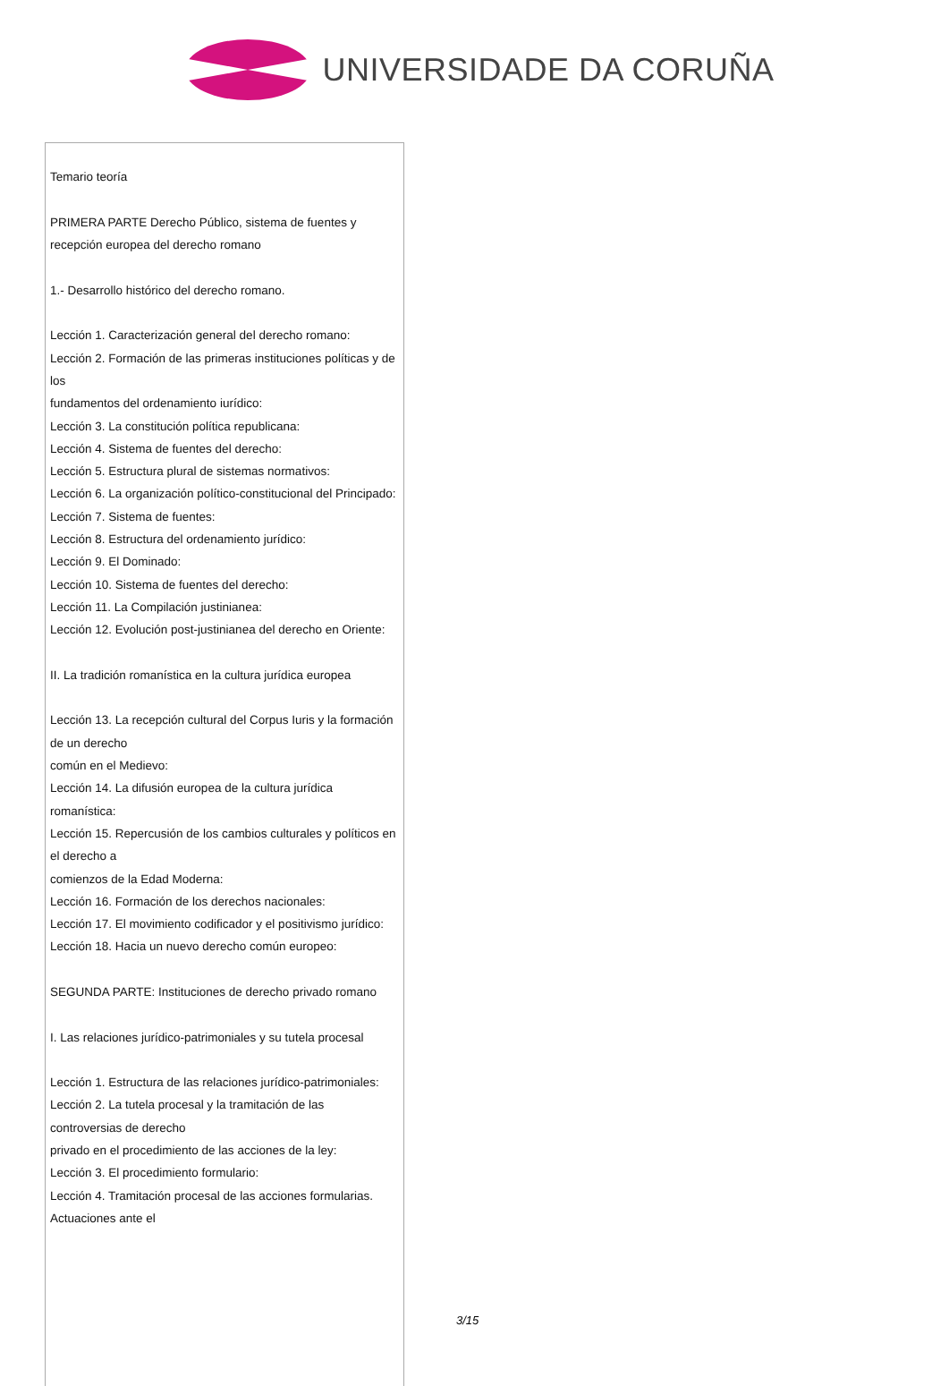UNIVERSIDADE DA CORUÑA
Temario teoría
PRIMERA PARTE Derecho Público, sistema de fuentes y recepción europea del derecho romano
1.- Desarrollo histórico del derecho romano.
Lección 1. Caracterización general del derecho romano:
Lección 2. Formación de las primeras instituciones políticas y de los
fundamentos del ordenamiento iurídico:
Lección 3. La constitución política republicana:
Lección 4. Sistema de fuentes del derecho:
Lección 5. Estructura plural de sistemas normativos:
Lección 6. La organización político-constitucional del Principado:
Lección 7. Sistema de fuentes:
Lección 8. Estructura del ordenamiento jurídico:
Lección 9. El Dominado:
Lección 10. Sistema de fuentes del derecho:
Lección 11. La Compilación justinianea:
Lección 12. Evolución post-justinianea del derecho en Oriente:
II. La tradición romanística en la cultura jurídica europea
Lección 13. La recepción cultural del Corpus Iuris y la formación de un derecho
común en el Medievo:
Lección 14. La difusión europea de la cultura jurídica romanística:
Lección 15. Repercusión de los cambios culturales y políticos en el derecho a
comienzos de la Edad Moderna:
Lección 16. Formación de los derechos nacionales:
Lección 17. El movimiento codificador y el positivismo jurídico:
Lección 18. Hacia un nuevo derecho común europeo:
SEGUNDA PARTE: Instituciones de derecho privado romano
I. Las relaciones jurídico-patrimoniales y su tutela procesal
Lección 1. Estructura de las relaciones jurídico-patrimoniales:
Lección 2. La tutela procesal y la tramitación de las controversias de derecho
privado en el procedimiento de las acciones de la ley:
Lección 3. El procedimiento formulario:
Lección 4. Tramitación procesal de las acciones formularias. Actuaciones ante el
3/15